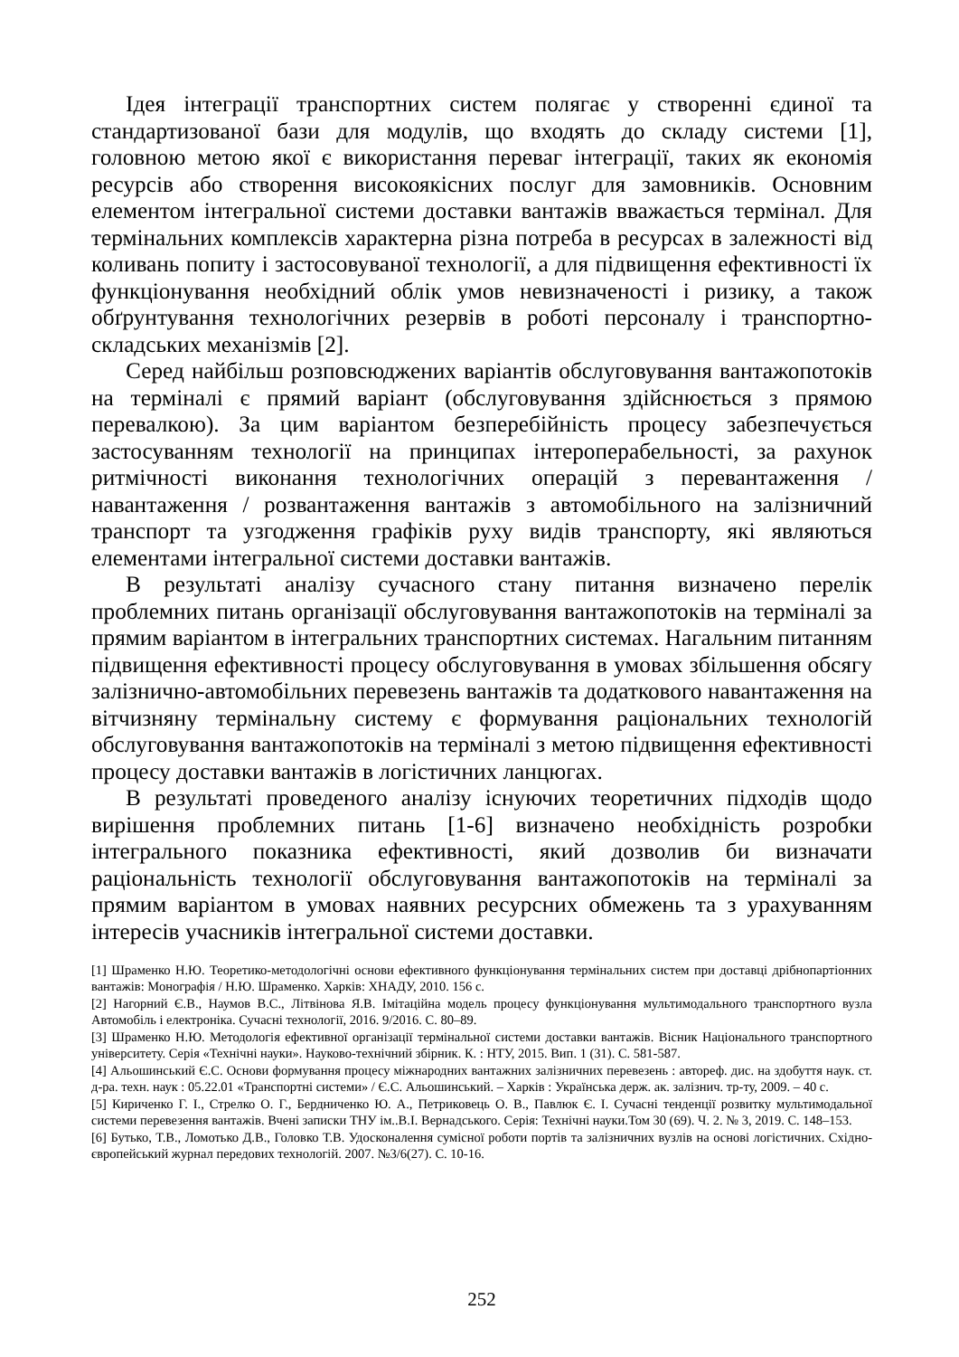Ідея інтеграції транспортних систем полягає у створенні єдиної та стандартизованої бази для модулів, що входять до складу системи [1], головною метою якої є використання переваг інтеграції, таких як економія ресурсів або створення високоякісних послуг для замовників. Основним елементом інтегральної системи доставки вантажів вважається термінал. Для термінальних комплексів характерна різна потреба в ресурсах в залежності від коливань попиту і застосовуваної технології, а для підвищення ефективності їх функціонування необхідний облік умов невизначеності і ризику, а також обґрунтування технологічних резервів в роботі персоналу і транспортно-складських механізмів [2].
Серед найбільш розповсюджених варіантів обслуговування вантажопотоків на терміналі є прямий варіант (обслуговування здійснюється з прямою перевалкою). За цим варіантом безперебійність процесу забезпечується застосуванням технології на принципах інтероперабельності, за рахунок ритмічності виконання технологічних операцій з перевантаження / навантаження / розвантаження вантажів з автомобільного на залізничний транспорт та узгодження графіків руху видів транспорту, які являються елементами інтегральної системи доставки вантажів.
В результаті аналізу сучасного стану питання визначено перелік проблемних питань організації обслуговування вантажопотоків на терміналі за прямим варіантом в інтегральних транспортних системах. Нагальним питанням підвищення ефективності процесу обслуговування в умовах збільшення обсягу залізнично-автомобільних перевезень вантажів та додаткового навантаження на вітчизняну термінальну систему є формування раціональних технологій обслуговування вантажопотоків на терміналі з метою підвищення ефективності процесу доставки вантажів в логістичних ланцюгах.
В результаті проведеного аналізу існуючих теоретичних підходів щодо вирішення проблемних питань [1-6] визначено необхідність розробки інтегрального показника ефективності, який дозволив би визначати раціональність технології обслуговування вантажопотоків на терміналі за прямим варіантом в умовах наявних ресурсних обмежень та з урахуванням інтересів учасників інтегральної системи доставки.
[1] Шраменко Н.Ю. Теоретико-методологічні основи ефективного функціонування термінальних систем при доставці дрібнопартіонних вантажів: Монографія / Н.Ю. Шраменко. Харків: ХНАДУ, 2010. 156 с.
[2] Нагорний Є.В., Наумов В.С., Літвінова Я.В. Імітаційна модель процесу функціонування мультимодального транспортного вузла Автомобіль і електроніка. Сучасні технології, 2016. 9/2016. С. 80–89.
[3] Шраменко Н.Ю. Методологія ефективної організації термінальної системи доставки вантажів. Вісник Національного транспортного університету. Серія «Технічні науки». Науково-технічний збірник. К. : НТУ, 2015. Вип. 1 (31). С. 581-587.
[4] Альошинський Є.С. Основи формування процесу міжнародних вантажних залізничних перевезень : автореф. дис. на здобуття наук. ст. д-ра. техн. наук : 05.22.01 «Транспортні системи» / Є.С. Альошинський. – Харків : Українська держ. ак. залізнич. тр-ту, 2009. – 40 с.
[5] Кириченко Г. І., Стрелко О. Г., Бердниченко Ю. А., Петриковець О. В., Павлюк Є. І. Сучасні тенденції розвитку мультимодальної системи перевезення вантажів. Вчені записки ТНУ ім..В.І. Вернадського. Серія: Технічні науки.Том 30 (69). Ч. 2. № 3, 2019. С. 148–153.
[6] Бутько, Т.В., Ломотько Д.В., Головко Т.В. Удосконалення сумісної роботи портів та залізничних вузлів на основі логістичних. Східно-європейський журнал передових технологій. 2007. №3/6(27). С. 10-16.
252